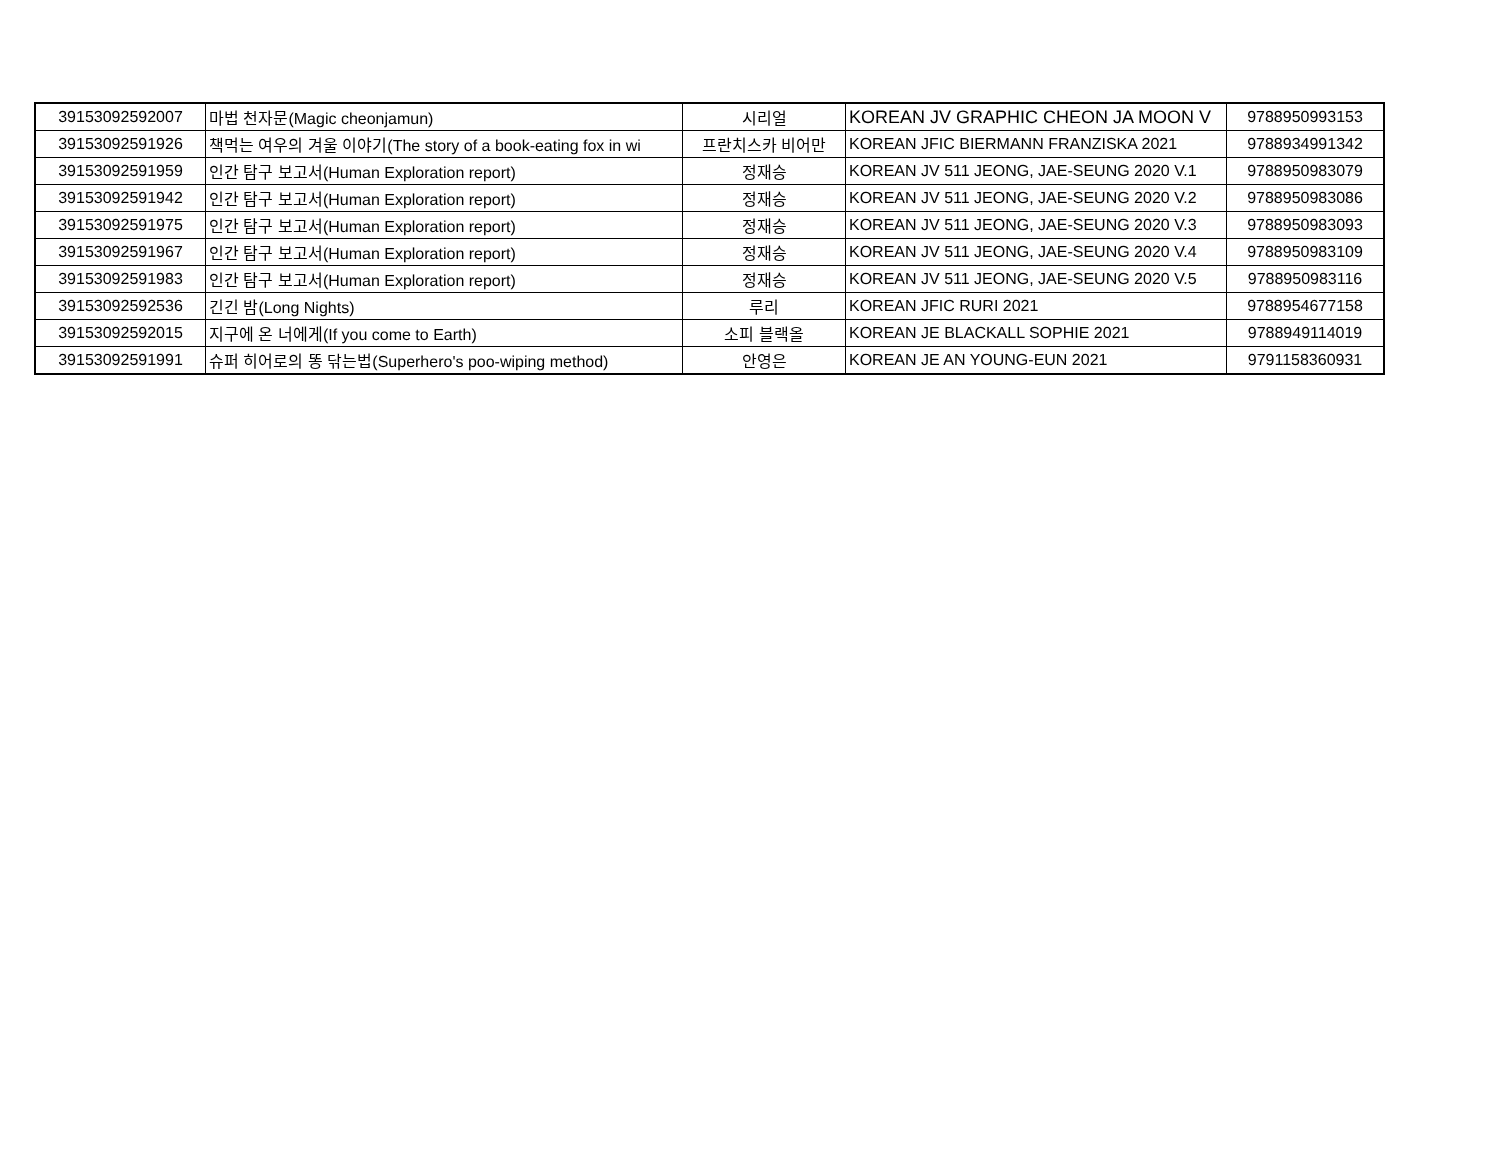| 39153092592007 | 마법 천자문(Magic cheonjamun) | 시리얼 | KOREAN JV GRAPHIC CHEON JA MOON V | 9788950993153 |
| 39153092591926 | 책먹는 여우의 겨울 이야기(The story of a book-eating fox in wi | 프란치스카 비어만 | KOREAN JFIC BIERMANN FRANZISKA 2021 | 9788934991342 |
| 39153092591959 | 인간 탐구 보고서(Human Exploration report) | 정재승 | KOREAN JV 511 JEONG, JAE-SEUNG 2020 V.1 | 9788950983079 |
| 39153092591942 | 인간 탐구 보고서(Human Exploration report) | 정재승 | KOREAN JV 511 JEONG, JAE-SEUNG 2020 V.2 | 9788950983086 |
| 39153092591975 | 인간 탐구 보고서(Human Exploration report) | 정재승 | KOREAN JV 511 JEONG, JAE-SEUNG 2020 V.3 | 9788950983093 |
| 39153092591967 | 인간 탐구 보고서(Human Exploration report) | 정재승 | KOREAN JV 511 JEONG, JAE-SEUNG 2020 V.4 | 9788950983109 |
| 39153092591983 | 인간 탐구 보고서(Human Exploration report) | 정재승 | KOREAN JV 511 JEONG, JAE-SEUNG 2020 V.5 | 9788950983116 |
| 39153092592536 | 긴긴 밤(Long Nights) | 루리 | KOREAN JFIC RURI 2021 | 9788954677158 |
| 39153092592015 | 지구에 온 너에게(If you come to Earth) | 소피 블랙올 | KOREAN JE BLACKALL SOPHIE 2021 | 9788949114019 |
| 39153092591991 | 슈퍼 히어로의 똥 닦는법(Superhero's poo-wiping method) | 안영은 | KOREAN JE AN YOUNG-EUN 2021 | 9791158360931 |